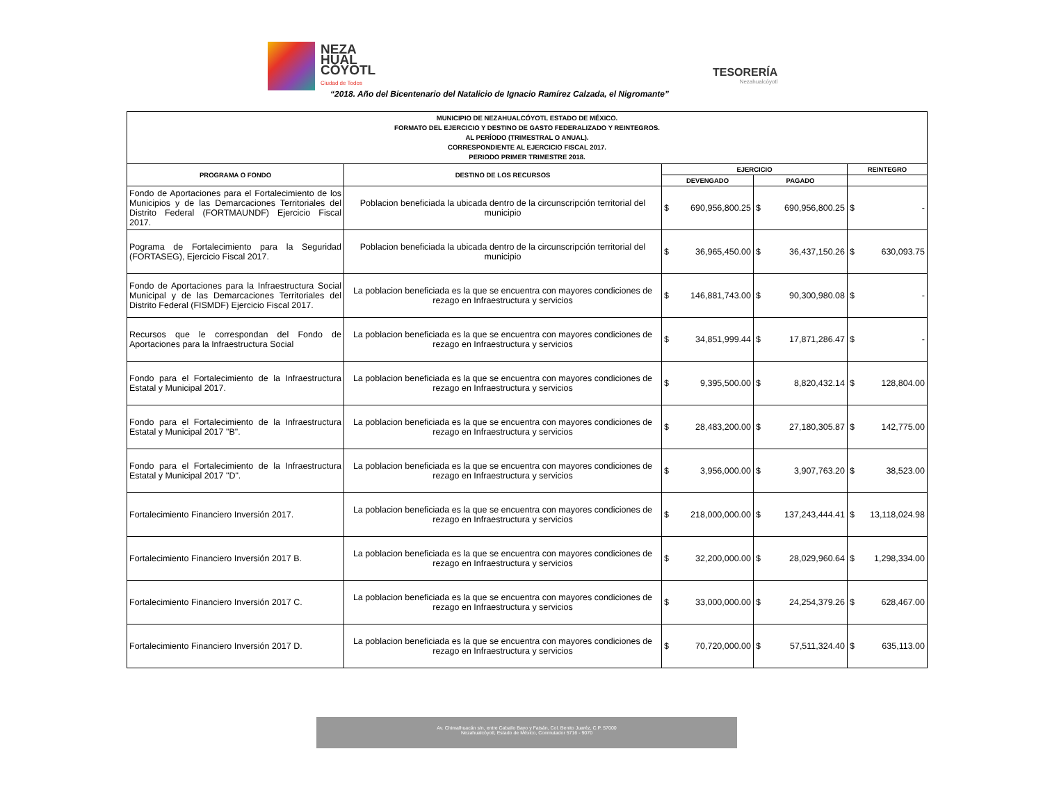NEZA
HUAL
CÓYOTL
Ciudad de Todos
TESORERÍA
Nezahualcóyotl
“2018. Año del Bicentenario del Natalicio de Ignacio Ramírez Calzada, el Nigromante”
| MUNICIPIO DE NEZAHUALCÓYOTL ESTADO DE MÉXICO. FORMATO DEL EJERCICIO Y DESTINO DE GASTO FEDERALIZADO Y REINTEGROS. AL PERÍODO (TRIMESTRAL O ANUAL). CORRESPONDIENTE AL EJERCICIO FISCAL 2017. PERIODO PRIMER TRIMESTRE 2018. | | | | |
| --- | --- | --- | --- | --- |
| PROGRAMA O FONDO | DESTINO DE LOS RECURSOS | EJERCICIO | | REINTEGRO |
| | | DEVENGADO | PAGADO | |
| Fondo de Aportaciones para el Fortalecimiento de los Municipios y de las Demarcaciones Territoriales del Distrito Federal (FORTMAUNDF) Ejercicio Fiscal 2017. | Poblacion beneficiada la ubicada dentro de la circunscripción territorial del municipio | $ 690,956,800.25 | $ 690,956,800.25 | $ - |
| Pograma de Fortalecimiento para la Seguridad (FORTASEG), Ejercicio Fiscal 2017. | Poblacion beneficiada la ubicada dentro de la circunscripción territorial del municipio | $ 36,965,450.00 | $ 36,437,150.26 | $ 630,093.75 |
| Fondo de Aportaciones para la Infraestructura Social Municipal y de las Demarcaciones Territoriales del Distrito Federal (FISMDF) Ejercicio Fiscal 2017. | La poblacion beneficiada es la que se encuentra con mayores condiciones de rezago en Infraestructura y servicios | $ 146,881,743.00 | $ 90,300,980.08 | $ - |
| Recursos que le correspondan del Fondo de Aportaciones para la Infraestructura Social | La poblacion beneficiada es la que se encuentra con mayores condiciones de rezago en Infraestructura y servicios | $ 34,851,999.44 | $ 17,871,286.47 | $ - |
| Fondo para el Fortalecimiento de la Infraestructura Estatal y Municipal 2017. | La poblacion beneficiada es la que se encuentra con mayores condiciones de rezago en Infraestructura y servicios | $ 9,395,500.00 | $ 8,820,432.14 | $ 128,804.00 |
| Fondo para el Fortalecimiento de la Infraestructura Estatal y Municipal 2017 "B". | La poblacion beneficiada es la que se encuentra con mayores condiciones de rezago en Infraestructura y servicios | $ 28,483,200.00 | $ 27,180,305.87 | $ 142,775.00 |
| Fondo para el Fortalecimiento de la Infraestructura Estatal y Municipal 2017 "D". | La poblacion beneficiada es la que se encuentra con mayores condiciones de rezago en Infraestructura y servicios | $ 3,956,000.00 | $ 3,907,763.20 | $ 38,523.00 |
| Fortalecimiento Financiero Inversión 2017. | La poblacion beneficiada es la que se encuentra con mayores condiciones de rezago en Infraestructura y servicios | $ 218,000,000.00 | $ 137,243,444.41 | $ 13,118,024.98 |
| Fortalecimiento Financiero Inversión 2017 B. | La poblacion beneficiada es la que se encuentra con mayores condiciones de rezago en Infraestructura y servicios | $ 32,200,000.00 | $ 28,029,960.64 | $ 1,298,334.00 |
| Fortalecimiento Financiero Inversión 2017 C. | La poblacion beneficiada es la que se encuentra con mayores condiciones de rezago en Infraestructura y servicios | $ 33,000,000.00 | $ 24,254,379.26 | $ 628,467.00 |
| Fortalecimiento Financiero Inversión 2017 D. | La poblacion beneficiada es la que se encuentra con mayores condiciones de rezago en Infraestructura y servicios | $ 70,720,000.00 | $ 57,511,324.40 | $ 635,113.00 |
Av. Chimalhuacán s/n, entre Caballo Bayo y Faisán, Col. Benito Juaréz, C.P. 57000
Nezahualcóyotl, Estado de México, Conmutador 5716 - 9070